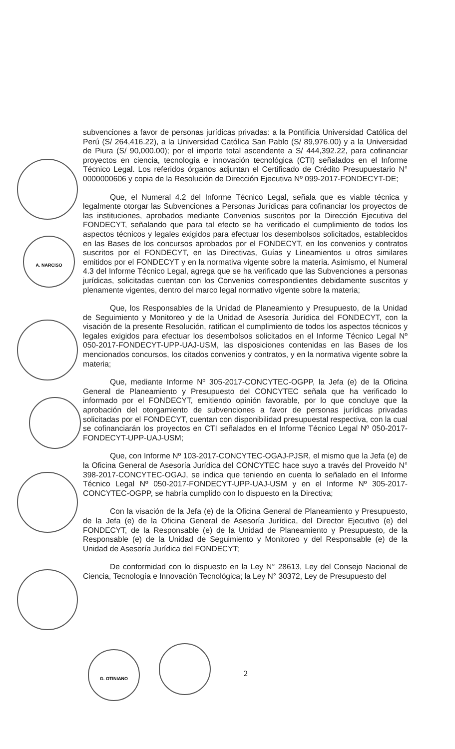A. NARCISO
G. OTINIANO
subvenciones a favor de personas jurídicas privadas: a la Pontificia Universidad Católica del Perú (S/ 264,416.22), a la Universidad Católica San Pablo (S/ 89,976.00) y a la Universidad de Piura (S/ 90,000.00); por el importe total ascendente a S/ 444,392.22, para cofinanciar proyectos en ciencia, tecnología e innovación tecnológica (CTI) señalados en el Informe Técnico Legal. Los referidos órganos adjuntan el Certificado de Crédito Presupuestario N° 0000000606 y copia de la Resolución de Dirección Ejecutiva Nº 099-2017-FONDECYT-DE;
Que, el Numeral 4.2 del Informe Técnico Legal, señala que es viable técnica y legalmente otorgar las Subvenciones a Personas Jurídicas para cofinanciar los proyectos de las instituciones, aprobados mediante Convenios suscritos por la Dirección Ejecutiva del FONDECYT, señalando que para tal efecto se ha verificado el cumplimiento de todos los aspectos técnicos y legales exigidos para efectuar los desembolsos solicitados, establecidos en las Bases de los concursos aprobados por el FONDECYT, en los convenios y contratos suscritos por el FONDECYT, en las Directivas, Guías y Lineamientos u otros similares emitidos por el FONDECYT y en la normativa vigente sobre la materia. Asimismo, el Numeral 4.3 del Informe Técnico Legal, agrega que se ha verificado que las Subvenciones a personas jurídicas, solicitadas cuentan con los Convenios correspondientes debidamente suscritos y plenamente vigentes, dentro del marco legal normativo vigente sobre la materia;
Que, los Responsables de la Unidad de Planeamiento y Presupuesto, de la Unidad de Seguimiento y Monitoreo y de la Unidad de Asesoría Jurídica del FONDECYT, con la visación de la presente Resolución, ratifican el cumplimiento de todos los aspectos técnicos y legales exigidos para efectuar los desembolsos solicitados en el Informe Técnico Legal Nº 050-2017-FONDECYT-UPP-UAJ-USM, las disposiciones contenidas en las Bases de los mencionados concursos, los citados convenios y contratos, y en la normativa vigente sobre la materia;
Que, mediante Informe Nº 305-2017-CONCYTEC-OGPP, la Jefa (e) de la Oficina General de Planeamiento y Presupuesto del CONCYTEC señala que ha verificado lo informado por el FONDECYT, emitiendo opinión favorable, por lo que concluye que la aprobación del otorgamiento de subvenciones a favor de personas jurídicas privadas solicitadas por el FONDECYT, cuentan con disponibilidad presupuestal respectiva, con la cual se cofinanciarán los proyectos en CTI señalados en el Informe Técnico Legal Nº 050-2017-FONDECYT-UPP-UAJ-USM;
Que, con Informe Nº 103-2017-CONCYTEC-OGAJ-PJSR, el mismo que la Jefa (e) de la Oficina General de Asesoría Jurídica del CONCYTEC hace suyo a través del Proveído N° 398-2017-CONCYTEC-OGAJ, se indica que teniendo en cuenta lo señalado en el Informe Técnico Legal Nº 050-2017-FONDECYT-UPP-UAJ-USM y en el Informe Nº 305-2017-CONCYTEC-OGPP, se habría cumplido con lo dispuesto en la Directiva;
Con la visación de la Jefa (e) de la Oficina General de Planeamiento y Presupuesto, de la Jefa (e) de la Oficina General de Asesoría Jurídica, del Director Ejecutivo (e) del FONDECYT, de la Responsable (e) de la Unidad de Planeamiento y Presupuesto, de la Responsable (e) de la Unidad de Seguimiento y Monitoreo y del Responsable (e) de la Unidad de Asesoría Jurídica del FONDECYT;
De conformidad con lo dispuesto en la Ley N° 28613, Ley del Consejo Nacional de Ciencia, Tecnología e Innovación Tecnológica; la Ley N° 30372, Ley de Presupuesto del
2